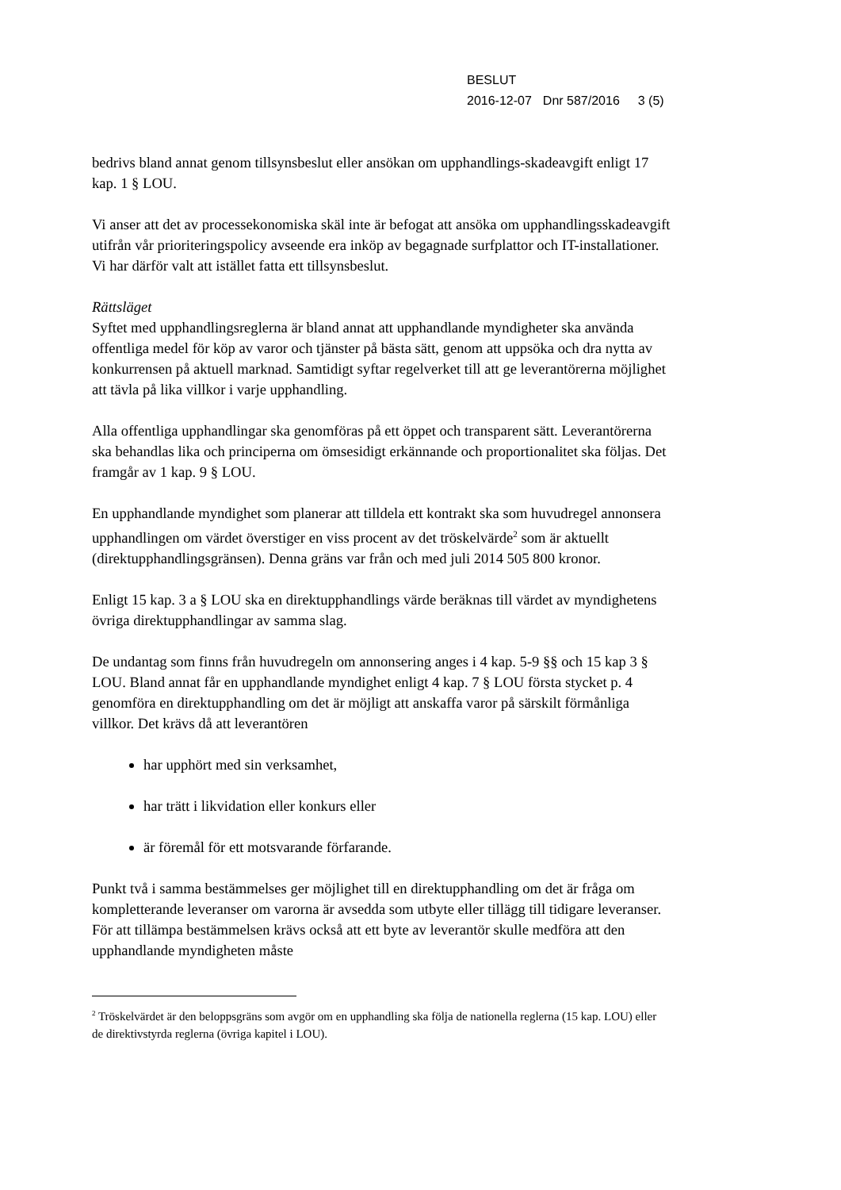BESLUT
2016-12-07 Dnr 587/2016 3 (5)
bedrivs bland annat genom tillsynsbeslut eller ansökan om upphandlings-skadeavgift enligt 17 kap. 1 § LOU.
Vi anser att det av processekonomiska skäl inte är befogat att ansöka om upphandlingsskadeavgift utifrån vår prioriteringspolicy avseende era inköp av begagnade surfplattor och IT-installationer. Vi har därför valt att istället fatta ett tillsynsbeslut.
Rättsläget
Syftet med upphandlingsreglerna är bland annat att upphandlande myndigheter ska använda offentliga medel för köp av varor och tjänster på bästa sätt, genom att uppsöka och dra nytta av konkurrensen på aktuell marknad. Samtidigt syftar regelverket till att ge leverantörerna möjlighet att tävla på lika villkor i varje upphandling.
Alla offentliga upphandlingar ska genomföras på ett öppet och transparent sätt. Leverantörerna ska behandlas lika och principerna om ömsesidigt erkännande och proportionalitet ska följas. Det framgår av 1 kap. 9 § LOU.
En upphandlande myndighet som planerar att tilldela ett kontrakt ska som huvudregel annonsera upphandlingen om värdet överstiger en viss procent av det tröskelvärde<sup>2</sup> som är aktuellt (direktupphandlingsgränsen). Denna gräns var från och med juli 2014 505 800 kronor.
Enligt 15 kap. 3 a § LOU ska en direktupphandlings värde beräknas till värdet av myndighetens övriga direktupphandlingar av samma slag.
De undantag som finns från huvudregeln om annonsering anges i 4 kap. 5-9 §§ och 15 kap 3 § LOU. Bland annat får en upphandlande myndighet enligt 4 kap. 7 § LOU första stycket p. 4 genomföra en direktupphandling om det är möjligt att anskaffa varor på särskilt förmånliga villkor. Det krävs då att leverantören
har upphört med sin verksamhet,
har trätt i likvidation eller konkurs eller
är föremål för ett motsvarande förfarande.
Punkt två i samma bestämmelses ger möjlighet till en direktupphandling om det är fråga om kompletterande leveranser om varorna är avsedda som utbyte eller tillägg till tidigare leveranser. För att tillämpa bestämmelsen krävs också att ett byte av leverantör skulle medföra att den upphandlande myndigheten måste
<sup>2</sup> Tröskelvärdet är den beloppsgräns som avgör om en upphandling ska följa de nationella reglerna (15 kap. LOU) eller de direktivstyrda reglerna (övriga kapitel i LOU).